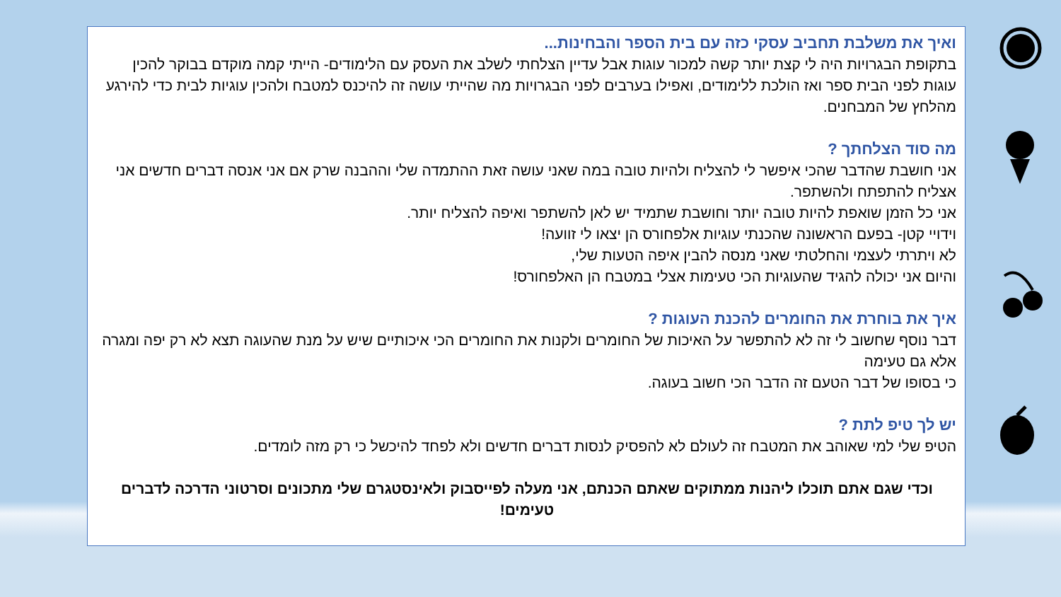ואיך את משלבת תחביב עסקי כזה עם בית הספר והבחינות...
בתקופת הבגרויות היה לי קצת יותר קשה למכור עוגות אבל עדיין הצלחתי לשלב את העסק עם הלימודים- הייתי קמה מוקדם בבוקר להכין עוגות לפני הבית ספר ואז הולכת ללימודים, ואפילו בערבים לפני הבגרויות מה שהייתי עושה זה להיכנס למטבח ולהכין עוגיות לבית כדי להירגע מהלחץ של המבחנים.
מה סוד הצלחתך ?
אני חושבת שהדבר שהכי איפשר לי להצליח ולהיות טובה במה שאני עושה זאת ההתמדה שלי וההבנה שרק אם אני אנסה דברים חדשים אני אצליח להתפתח ולהשתפר.
אני כל הזמן שואפת להיות טובה יותר וחושבת שתמיד יש לאן להשתפר ואיפה להצליח יותר.
וידויי קטן- בפעם הראשונה שהכנתי עוגיות אלפחורס הן יצאו לי זוועה!
לא ויתרתי לעצמי והחלטתי שאני מנסה להבין איפה הטעות שלי,
והיום אני יכולה להגיד שהעוגיות הכי טעימות אצלי במטבח הן האלפחורס!
איך את בוחרת את החומרים להכנת העוגות ?
דבר נוסף שחשוב לי זה לא להתפשר על האיכות של החומרים ולקנות את החומרים הכי איכותיים שיש על מנת שהעוגה תצא לא רק יפה ומגרה אלא גם טעימה
כי בסופו של דבר הטעם זה הדבר הכי חשוב בעוגה.
יש לך טיפ לתת ?
הטיפ שלי למי שאוהב את המטבח זה לעולם לא להפסיק לנסות דברים חדשים ולא לפחד להיכשל כי רק מזה לומדים.
וכדי שגם אתם תוכלו ליהנות ממתוקים שאתם הכנתם, אני מעלה לפייסבוק ולאינסטגרם שלי מתכונים וסרטוני הדרכה לדברים טעימים!